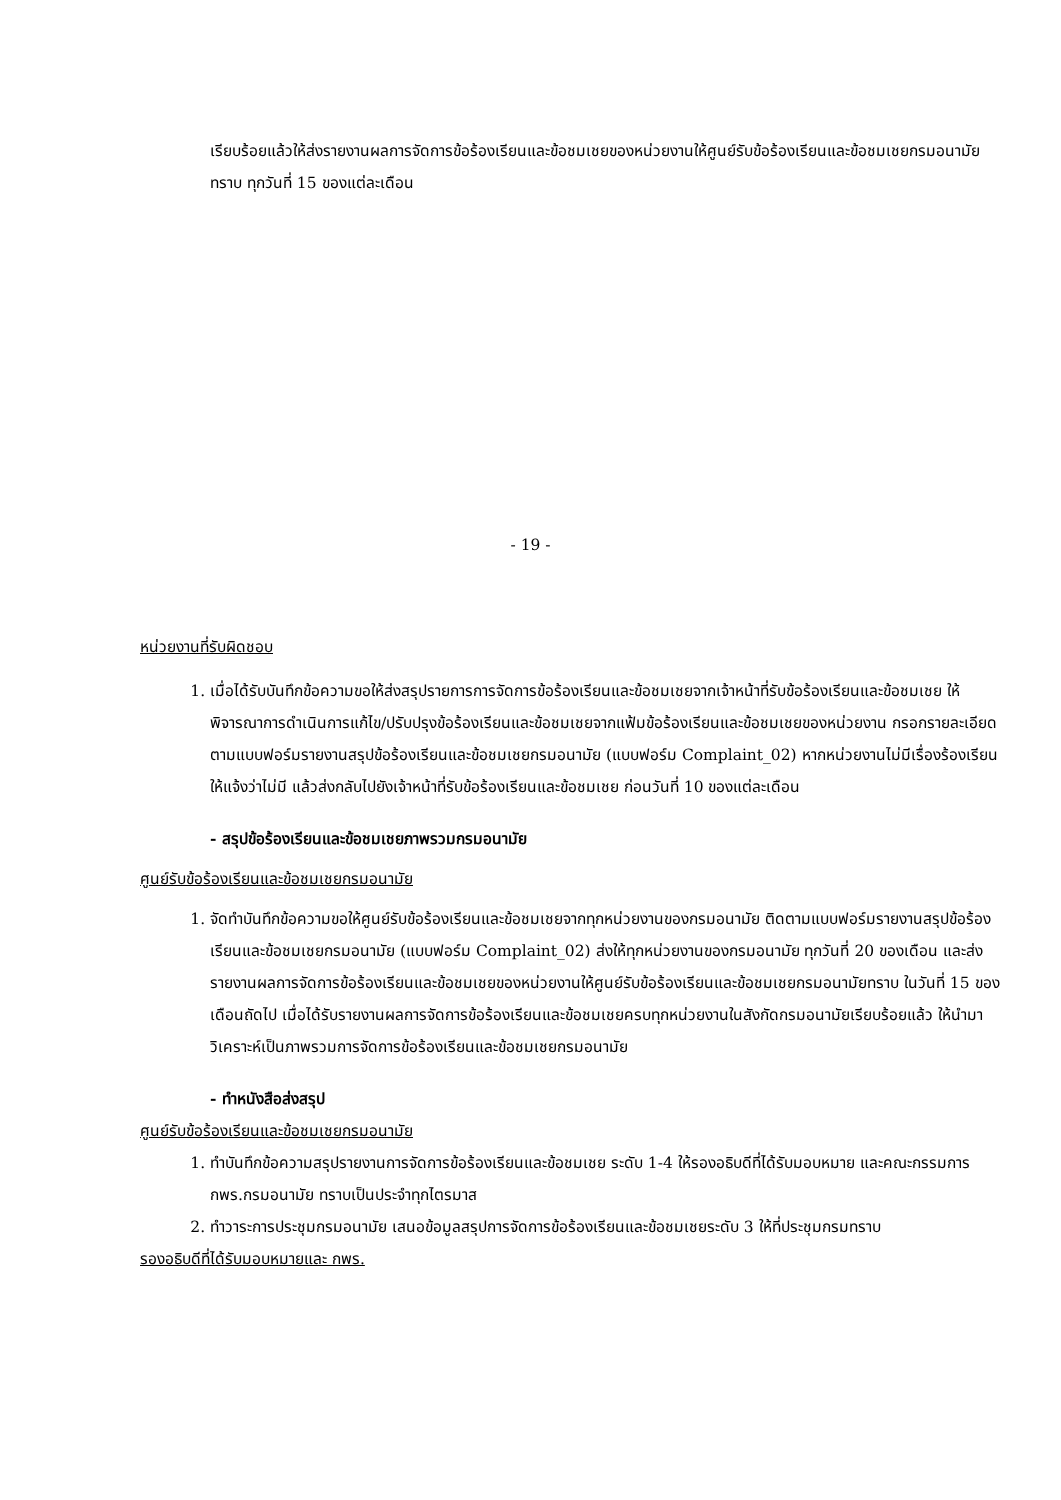เรียบร้อยแล้วให้ส่งรายงานผลการจัดการข้อร้องเรียนและข้อชมเชยของหน่วยงานให้ศูนย์รับข้อร้องเรียนและข้อชมเชยกรมอนามัยทราบ ทุกวันที่ 15 ของแต่ละเดือน
- 19 -
หน่วยงานที่รับผิดชอบ
1. เมื่อได้รับบันทึกข้อความขอให้ส่งสรุปรายการการจัดการข้อร้องเรียนและข้อชมเชยจากเจ้าหน้าที่รับข้อร้องเรียนและข้อชมเชย ให้พิจารณาการดำเนินการแก้ไข/ปรับปรุงข้อร้องเรียนและข้อชมเชยจากแฟ้มข้อร้องเรียนและข้อชมเชยของหน่วยงาน กรอกรายละเอียดตามแบบฟอร์มรายงานสรุปข้อร้องเรียนและข้อชมเชยกรมอนามัย (แบบฟอร์ม Complaint_02) หากหน่วยงานไม่มีเรื่องร้องเรียนให้แจ้งว่าไม่มี แล้วส่งกลับไปยังเจ้าหน้าที่รับข้อร้องเรียนและข้อชมเชย ก่อนวันที่ 10 ของแต่ละเดือน
- สรุปข้อร้องเรียนและข้อชมเชยภาพรวมกรมอนามัย
ศูนย์รับข้อร้องเรียนและข้อชมเชยกรมอนามัย
1. จัดทำบันทึกข้อความขอให้ศูนย์รับข้อร้องเรียนและข้อชมเชยจากทุกหน่วยงานของกรมอนามัย ติดตามแบบฟอร์มรายงานสรุปข้อร้องเรียนและข้อชมเชยกรมอนามัย (แบบฟอร์ม Complaint_02) ส่งให้ทุกหน่วยงานของกรมอนามัย ทุกวันที่ 20 ของเดือน และส่งรายงานผลการจัดการข้อร้องเรียนและข้อชมเชยของหน่วยงานให้ศูนย์รับข้อร้องเรียนและข้อชมเชยกรมอนามัยทราบ ในวันที่ 15 ของเดือนถัดไป เมื่อได้รับรายงานผลการจัดการข้อร้องเรียนและข้อชมเชยครบทุกหน่วยงานในสังกัดกรมอนามัยเรียบร้อยแล้ว ให้นำมาวิเคราะห์เป็นภาพรวมการจัดการข้อร้องเรียนและข้อชมเชยกรมอนามัย
- ทำหนังสือส่งสรุป
ศูนย์รับข้อร้องเรียนและข้อชมเชยกรมอนามัย
1. ทำบันทึกข้อความสรุปรายงานการจัดการข้อร้องเรียนและข้อชมเชย ระดับ 1-4 ให้รองอธิบดีที่ได้รับมอบหมาย และคณะกรรมการ กพร.กรมอนามัย ทราบเป็นประจำทุกไตรมาส
2. ทำวาระการประชุมกรมอนามัย เสนอข้อมูลสรุปการจัดการข้อร้องเรียนและข้อชมเชยระดับ 3 ให้ที่ประชุมกรมทราบ
รองอธิบดีที่ได้รับมอบหมายและ กพร.